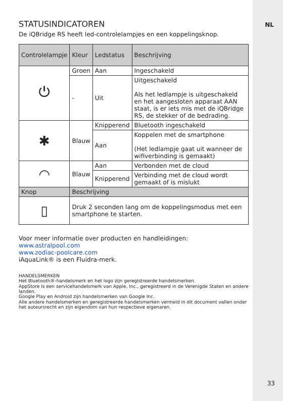NL
STATUSINDICATOREN
De iQBridge RS heeft led-controlelampjes en een koppelingsknop.
| Controlelampje | Kleur | Ledstatus | Beschrijving |
| --- | --- | --- | --- |
| ⏻ | Groen | Aan | Ingeschakeld |
| | - | Uit | Uitgeschakeld Als het ledlampje is uitgeschakeld en het aangesloten apparaat AAN staat, is er iets mis met de iQBridge RS, de stekker of de bedrading. |
| ✱ | Blauw | Knipperend | Bluetooth ingeschakeld |
| | | Aan | Koppelen met de smartphone (Het ledlampje gaat uit wanneer de wifiverbinding is gemaakt) |
| ◠ | Blauw | Aan | Verbonden met de cloud |
| | | Knipperend | Verbinding met de cloud wordt gemaakt of is mislukt |
| Knop | Beschrijving | | |
| ▯ | Druk 2 seconden lang om de koppelingsmodus met een smartphone te starten. | | |
Voor meer informatie over producten en handleidingen:
www.astralpool.com
www.zodiac-poolcare.com
iAquaLink® is een Fluidra-merk.
HANDELSMERKEN
Het Bluetooth®-handelsmerk en het logo zijn geregistreerde handelsmerken.
AppStore is een servicehandelsmerk van Apple, Inc., geregistreerd in de Verenigde Staten en andere landen.
Google Play en Android zijn handelsmerken van Google Inc.
Alle andere handelsmerken en geregistreerde handelsmerken vermeld in dit document vallen onder het auteursrecht en zijn eigendom van hun respectieve eigenaren.
33